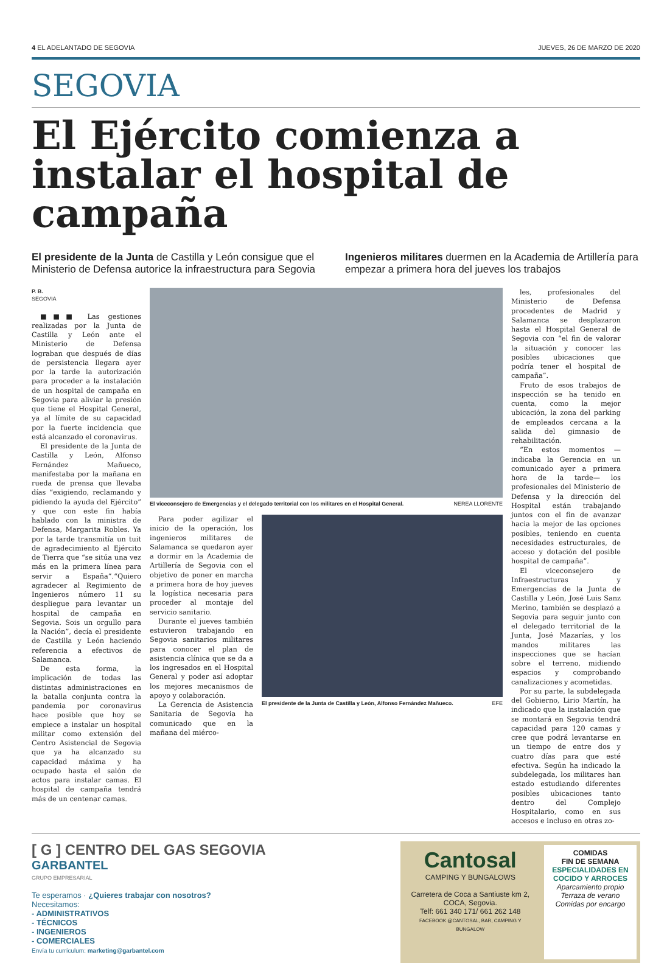4 EL ADELANTADO DE SEGOVIA JUEVES, 26 DE MARZO DE 2020
SEGOVIA
El Ejército comienza a instalar el hospital de campaña
El presidente de la Junta de Castilla y León consigue que el Ministerio de Defensa autorice la infraestructura para Segovia
Ingenieros militares duermen en la Academia de Artillería para empezar a primera hora del jueves los trabajos
P. B.
SEGOVIA
■■■ Las gestiones realizadas por la Junta de Castilla y León ante el Ministerio de Defensa lograban que después de días de persistencia llegara ayer por la tarde la autorización para proceder a la instalación de un hospital de campaña en Segovia para aliviar la presión que tiene el Hospital General, ya al límite de su capacidad por la fuerte incidencia que está alcanzado el coronavirus.
El presidente de la Junta de Castilla y León, Alfonso Fernández Mañueco, manifestaba por la mañana en rueda de prensa que llevaba días “exigiendo, reclamando y pidiendo la ayuda del Ejército” y que con este fin había hablado con la ministra de Defensa, Margarita Robles. Ya por la tarde transmitía un tuit de agradecimiento al Ejército de Tierra que “se sitúa una vez más en la primera línea para servir a España”.“Quiero agradecer al Regimiento de Ingenieros número 11 su despliegue para levantar un hospital de campaña en Segovia. Sois un orgullo para la Nación”, decía el presidente de Castilla y León haciendo referencia a efectivos de Salamanca.
De esta forma, la implicación de todas las distintas administraciones en la batalla conjunta contra la pandemia por coronavirus hace posible que hoy se empiece a instalar un hospital militar como extensión del Centro Asistencial de Segovia que ya ha alcanzado su capacidad máxima y ha ocupado hasta el salón de actos para instalar camas. El hospital de campaña tendrá más de un centenar camas.
El viceconsejero de Emergencias y el delegado territorial con los militares en el Hospital General. NEREA LLORENTE
Para poder agilizar el inicio de la operación, los ingenieros militares de Salamanca se quedaron ayer a dormir en la Academia de Artillería de Segovia con el objetivo de poner en marcha a primera hora de hoy jueves la logística necesaria para proceder al montaje del servicio sanitario.
Durante el jueves también estuvieron trabajando en Segovia sanitarios militares para conocer el plan de asistencia clínica que se da a los ingresados en el Hospital General y poder así adoptar los mejores mecanismos de apoyo y colaboración.
La Gerencia de Asistencia Sanitaria de Segovia ha comunicado que en la mañana del miérco-
El presidente de la Junta de Castilla y León, Alfonso Fernández Mañueco. EFE
les, profesionales del Ministerio de Defensa procedentes de Madrid y Salamanca se desplazaron hasta el Hospital General de Segovia con “el fin de valorar la situación y conocer las posibles ubicaciones que podría tener el hospital de campaña”.
Fruto de esos trabajos de inspección se ha tenido en cuenta, como la mejor ubicación, la zona del parking de empleados cercana a la salida del gimnasio de rehabilitación.
“En estos momentos —indicaba la Gerencia en un comunicado ayer a primera hora de la tarde— los profesionales del Ministerio de Defensa y la dirección del Hospital están trabajando juntos con el fin de avanzar hacia la mejor de las opciones posibles, teniendo en cuenta necesidades estructurales, de acceso y dotación del posible hospital de campaña”.
El viceconsejero de Infraestructuras y Emergencias de la Junta de Castilla y León, José Luis Sanz Merino, también se desplazó a Segovia para seguir junto con el delegado territorial de la Junta, José Mazarías, y los mandos militares las inspecciones que se hacían sobre el terreno, midiendo espacios y comprobando canalizaciones y acometidas.
Por su parte, la subdelegada del Gobierno, Lirio Martín, ha indicado que la instalación que se montará en Segovia tendrá capacidad para 120 camas y cree que podrá levantarse en un tiempo de entre dos y cuatro días para que esté efectiva. Según ha indicado la subdelegada, los militares han estado estudiando diferentes posibles ubicaciones tanto dentro del Complejo Hospitalario, como en sus accesos e incluso en otras zo-
[ G ] CENTRO DEL GAS SEGOVIA
GARBANTEL
GRUPO EMPRESARIAL
Te esperamos · ¿Quieres trabajar con nosotros?
Necesitamos:
- ADMINISTRATIVOS
- TÉCNICOS
- INGENIEROS
- COMERCIALES
Envía tu currículum: marketing@garbantel.com
Cantosal
CAMPING Y BUNGALOWS
Carretera de Coca a Santiuste km 2, COCA, Segovia.
Telf: 661 340 171/ 661 262 148
FACEBOOK @CANTOSAL, BAR, CAMPING Y BUNGALOW
COMIDAS
FIN DE SEMANA
ESPECIALIDADES EN COCIDO Y ARROCES
Aparcamiento propio
Terraza de verano
Comidas por encargo